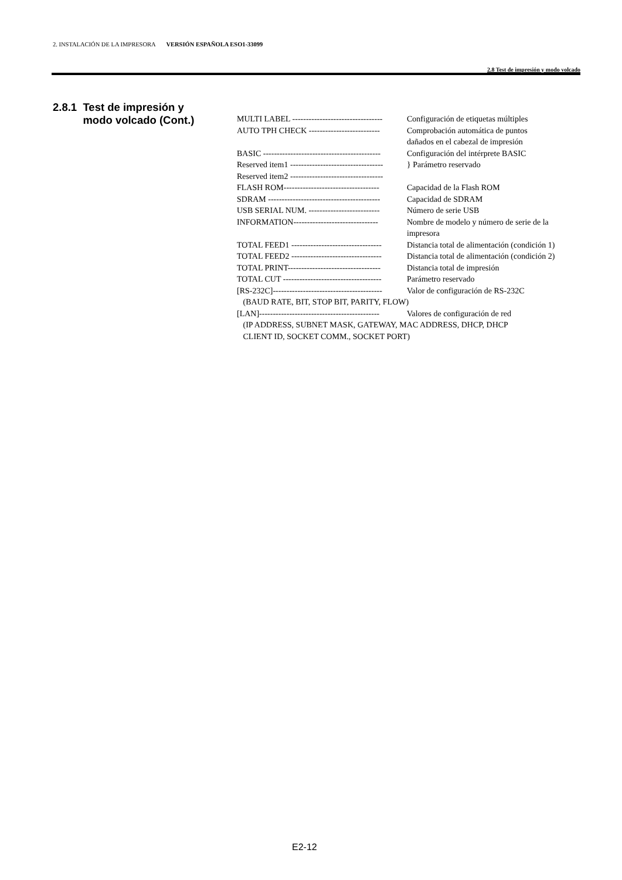2. INSTALACIÓN DE LA IMPRESORA VERSIÓN ESPAÑOLA ESO1-33099
2.8 Test de impresión y modo volcado
2.8.1 Test de impresión y
modo volcado (Cont.)
| MULTI LABEL --------------------------------- | Configuración de etiquetas múltiples |
| AUTO TPH CHECK -------------------------- | Comprobación automática de puntos dañados en el cabezal de impresión |
| BASIC ------------------------------------------- | Configuración del intérprete BASIC |
| Reserved item1 ---------------------------------- | } Parámetro reservado |
| Reserved item2 ---------------------------------- | |
| FLASH ROM----------------------------------- | Capacidad de la Flash ROM |
| SDRAM ----------------------------------------- | Capacidad de SDRAM |
| USB SERIAL NUM. -------------------------- | Número de serie USB |
| INFORMATION------------------------------- | Nombre de modelo y número de serie de la impresora |
| TOTAL FEED1 --------------------------------- | Distancia total de alimentación (condición 1) |
| TOTAL FEED2 --------------------------------- | Distancia total de alimentación (condición 2) |
| TOTAL PRINT---------------------------------- | Distancia total de impresión |
| TOTAL CUT ------------------------------------ | Parámetro reservado |
| [RS-232C]---------------------------------------- | Valor de configuración de RS-232C |
| (BAUD RATE, BIT, STOP BIT, PARITY, FLOW) | |
| [LAN]-------------------------------------------- | Valores de configuración de red |
| (IP ADDRESS, SUBNET MASK, GATEWAY, MAC ADDRESS, DHCP, DHCP CLIENT ID, SOCKET COMM., SOCKET PORT) | |
E2-12